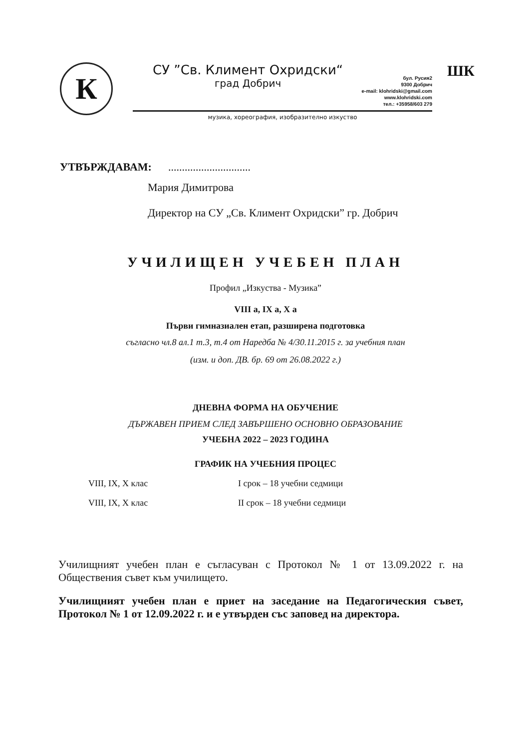К
СУ ”Св. Климент Охридски“
град Добрич
бул. Русия2
9300 Добрич
e-mail: klohridski@gmail.com
www.klohridski.com
тел.: +35958/603 279
музика, хореография, изобразително изкуство
ШК
УТВЪРЖДАВАМ: ..............................
Мария Димитрова
Директор на СУ „Св. Климент Охридски” гр. Добрич
УЧИЛИЩЕН УЧЕБЕН ПЛАН
Профил „Изкуства - Музика”
VIII а, IX а, X а
Първи гимназиален етап, разширена подготовка
съгласно чл.8 ал.1 т.3, т.4 от Наредба № 4/30.11.2015 г. за учебния план
(изм. и доп. ДВ. бр. 69 от 26.08.2022 г.)
ДНЕВНА ФОРМА НА ОБУЧЕНИЕ
ДЪРЖАВЕН ПРИЕМ СЛЕД ЗАВЪРШЕНО ОСНОВНО ОБРАЗОВАНИЕ
УЧЕБНА 2022 – 2023 ГОДИНА
ГРАФИК НА УЧЕБНИЯ ПРОЦЕС
VIII, IX, X клас I срок – 18 учебни седмици
VIII, IX, X клас II срок – 18 учебни седмици
Училищният учебен план е съгласуван с Протокол № 1 от 13.09.2022 г. на Обществения съвет към училището.
Училищният учебен план е приет на заседание на Педагогическия съвет, Протокол № 1 от 12.09.2022 г. и е утвърден със заповед на директора.